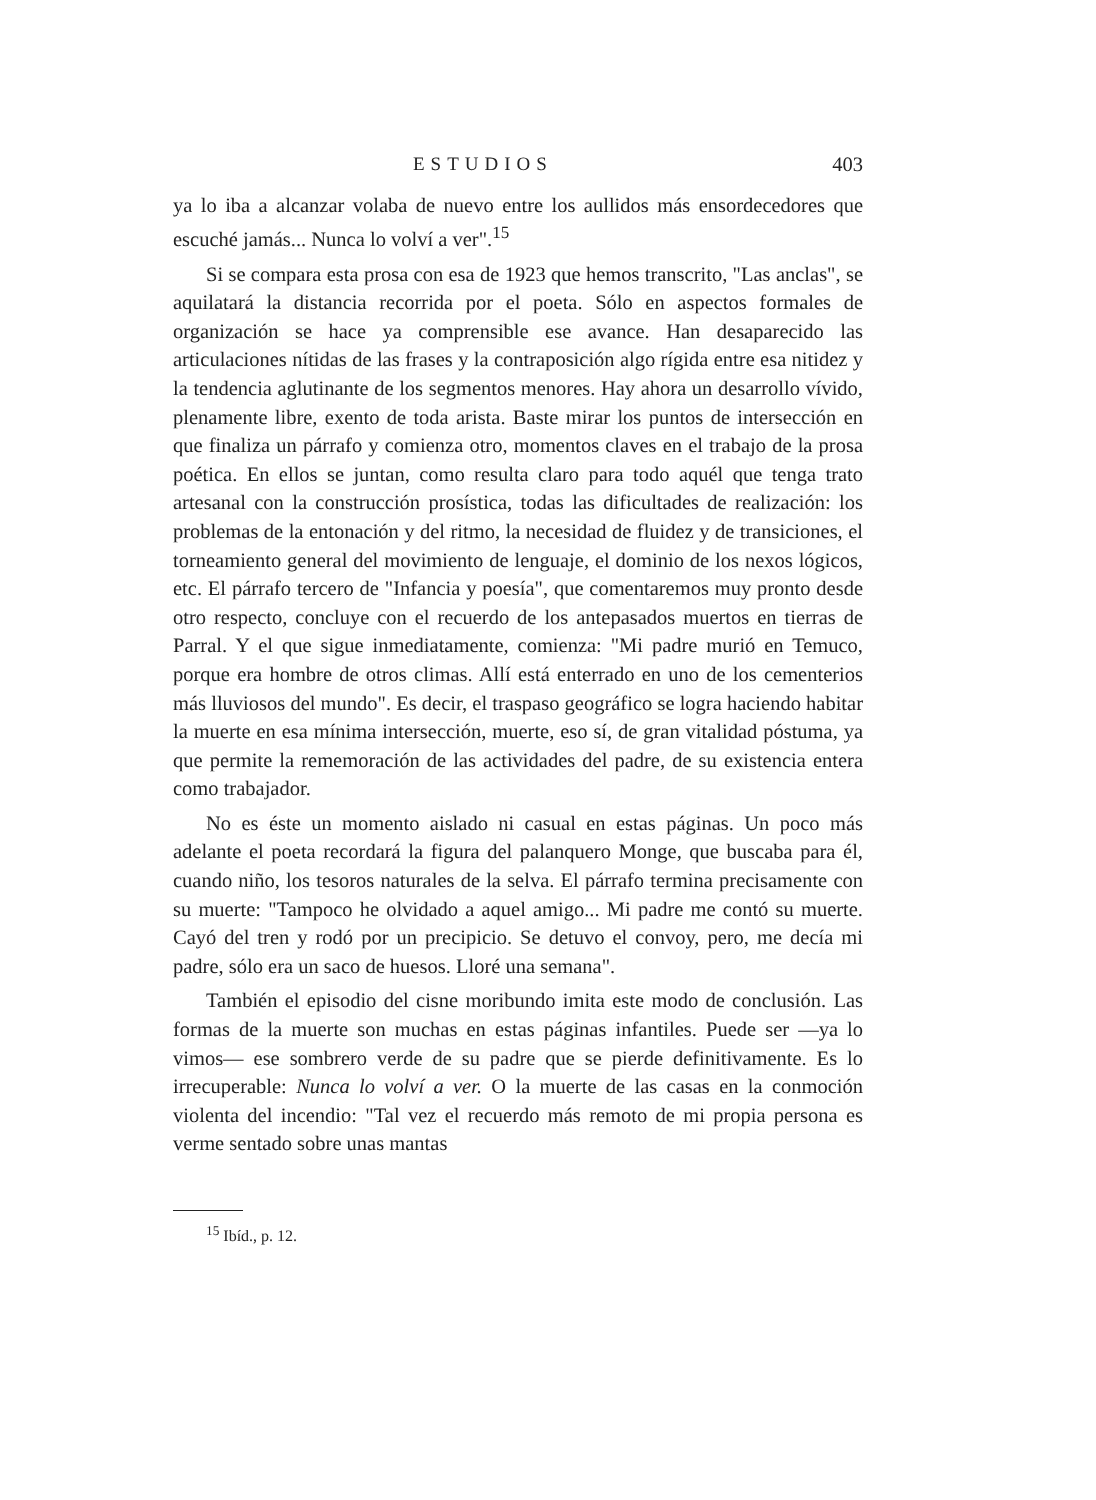ESTUDIOS 403
ya lo iba a alcanzar volaba de nuevo entre los aullidos más ensordecedores que escuché jamás... Nunca lo volví a ver".<sup>15</sup>
Si se compara esta prosa con esa de 1923 que hemos transcrito, "Las anclas", se aquilatará la distancia recorrida por el poeta. Sólo en aspectos formales de organización se hace ya comprensible ese avance. Han desaparecido las articulaciones nítidas de las frases y la contraposición algo rígida entre esa nitidez y la tendencia aglutinante de los segmentos menores. Hay ahora un desarrollo vívido, plenamente libre, exento de toda arista. Baste mirar los puntos de intersección en que finaliza un párrafo y comienza otro, momentos claves en el trabajo de la prosa poética. En ellos se juntan, como resulta claro para todo aquél que tenga trato artesanal con la construcción prosística, todas las dificultades de realización: los problemas de la entonación y del ritmo, la necesidad de fluidez y de transiciones, el torneamiento general del movimiento de lenguaje, el dominio de los nexos lógicos, etc. El párrafo tercero de "Infancia y poesía", que comentaremos muy pronto desde otro respecto, concluye con el recuerdo de los antepasados muertos en tierras de Parral. Y el que sigue inmediatamente, comienza: "Mi padre murió en Temuco, porque era hombre de otros climas. Allí está enterrado en uno de los cementerios más lluviosos del mundo". Es decir, el traspaso geográfico se logra haciendo habitar la muerte en esa mínima intersección, muerte, eso sí, de gran vitalidad póstuma, ya que permite la rememoración de las actividades del padre, de su existencia entera como trabajador.
No es éste un momento aislado ni casual en estas páginas. Un poco más adelante el poeta recordará la figura del palanquero Monge, que buscaba para él, cuando niño, los tesoros naturales de la selva. El párrafo termina precisamente con su muerte: "Tampoco he olvidado a aquel amigo... Mi padre me contó su muerte. Cayó del tren y rodó por un precipicio. Se detuvo el convoy, pero, me decía mi padre, sólo era un saco de huesos. Lloré una semana".
También el episodio del cisne moribundo imita este modo de conclusión. Las formas de la muerte son muchas en estas páginas infantiles. Puede ser —ya lo vimos— ese sombrero verde de su padre que se pierde definitivamente. Es lo irrecuperable: Nunca lo volví a ver. O la muerte de las casas en la conmoción violenta del incendio: "Tal vez el recuerdo más remoto de mi propia persona es verme sentado sobre unas mantas
<sup>15</sup> Ibíd., p. 12.